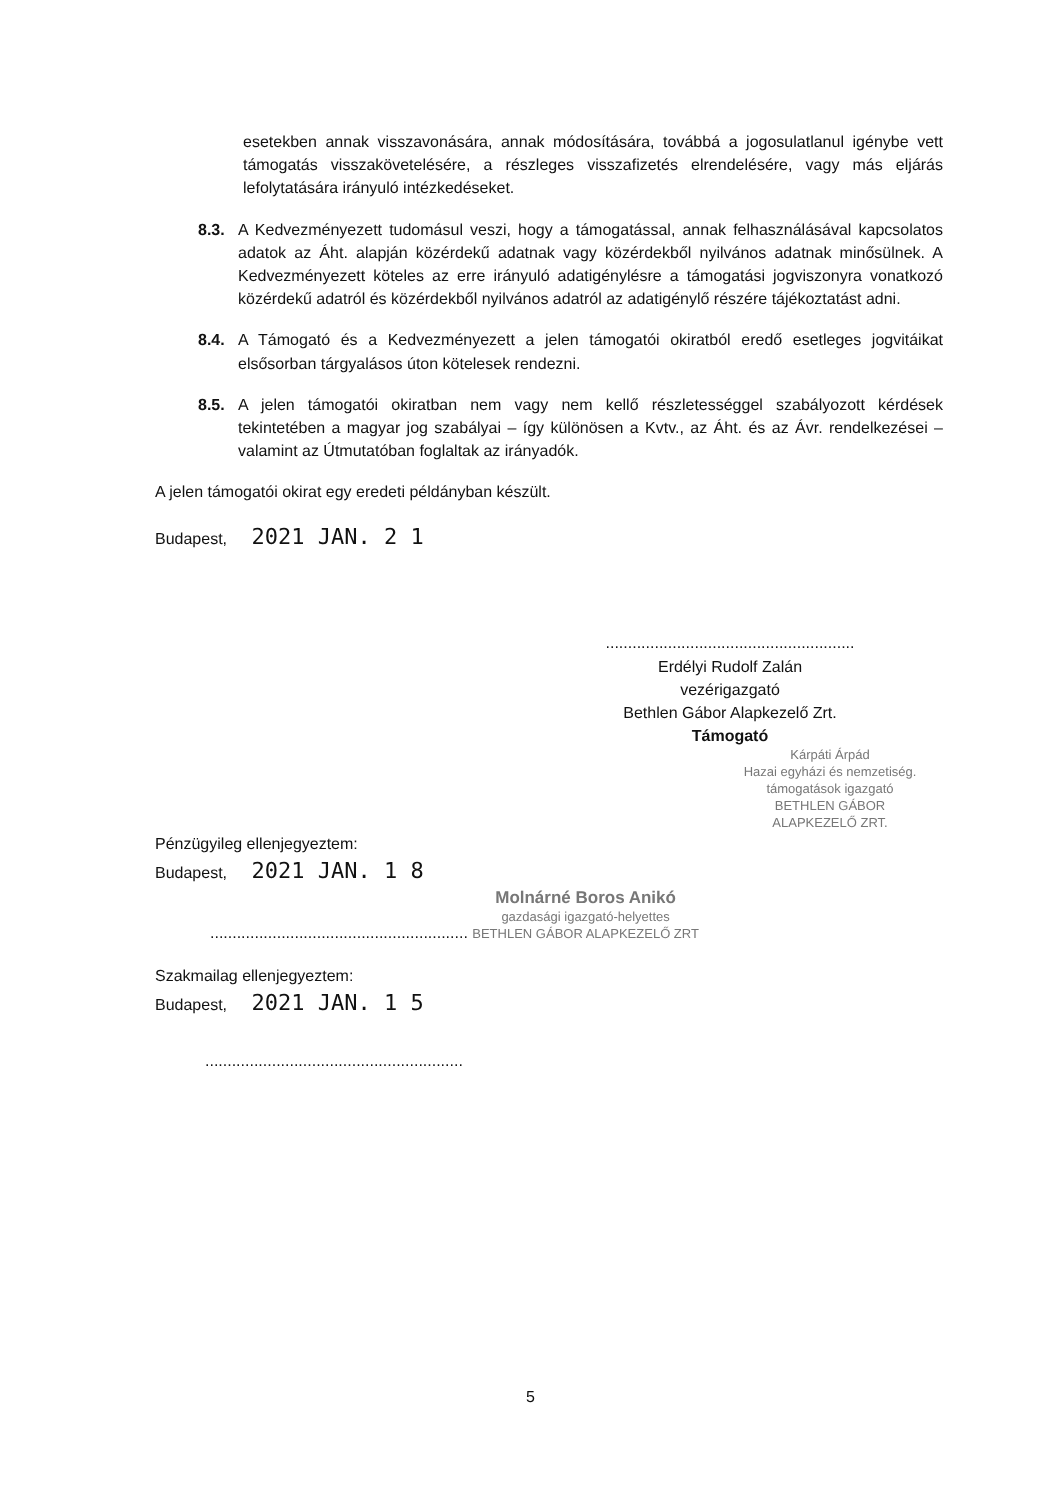esetekben annak visszavonására, annak módosítására, továbbá a jogosulatlanul igénybe vett támogatás visszakövetelésére, a részleges visszafizetés elrendelésére, vagy más eljárás lefolytatására irányuló intézkedéseket.
8.3. A Kedvezményezett tudomásul veszi, hogy a támogatással, annak felhasználásával kapcsolatos adatok az Áht. alapján közérdekű adatnak vagy közérdekből nyilvános adatnak minősülnek. A Kedvezményezett köteles az erre irányuló adatigénylésre a támogatási jogviszonyra vonatkozó közérdekű adatról és közérdekből nyilvános adatról az adatigénylő részére tájékoztatást adni.
8.4. A Támogató és a Kedvezményezett a jelen támogatói okiratból eredő esetleges jogvitáikat elsősorban tárgyalásos úton kötelesek rendezni.
8.5. A jelen támogatói okiratban nem vagy nem kellő részletességgel szabályozott kérdések tekintetében a magyar jog szabályai – így különösen a Kvtv., az Áht. és az Ávr. rendelkezései – valamint az Útmutatóban foglaltak az irányadók.
A jelen támogatói okirat egy eredeti példányban készült.
Budapest, 2021 JAN. 2 1
........................................................
Erdélyi Rudolf Zalán
vezérigazgató
Bethlen Gábor Alapkezelő Zrt.
Támogató
Kárpáti Árpád
Hazai egyházi és nemzetiség. támogatások igazgató
BETHLEN GÁBOR ALAPKEZELŐ ZRT.
Pénzügyileg ellenjegyeztem:
Budapest, 2021 JAN. 1 8
.......................................................... Molnárné Boros Anikó
gazdasági igazgató-helyettes
BETHLEN GÁBOR ALAPKEZELŐ ZRT
Szakmailag ellenjegyeztem:
Budapest, 2021 JAN. 1 5
..........................................................
5